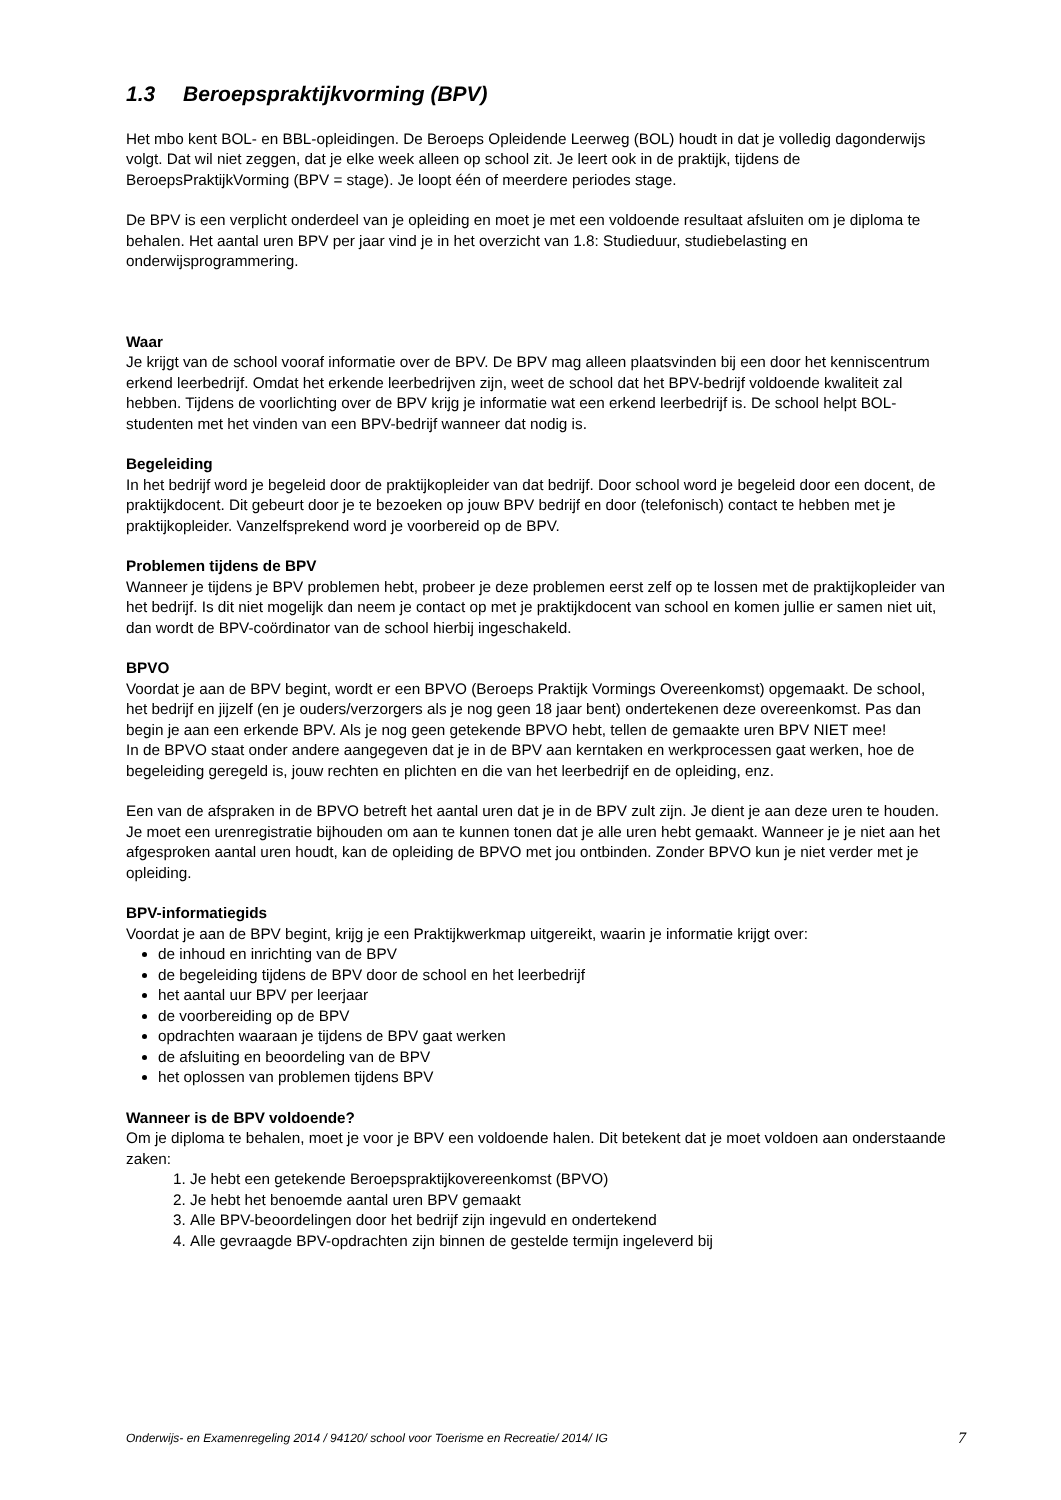1.3 Beroepspraktijkvorming (BPV)
Het mbo kent BOL- en BBL-opleidingen. De Beroeps Opleidende Leerweg (BOL) houdt in dat je volledig dagonderwijs volgt. Dat wil niet zeggen, dat je elke week alleen op school zit. Je leert ook in de praktijk, tijdens de BeroepsPraktijkVorming (BPV = stage). Je loopt één of meerdere periodes stage.
De BPV is een verplicht onderdeel van je opleiding en moet je met een voldoende resultaat afsluiten om je diploma te behalen. Het aantal uren BPV per jaar vind je in het overzicht van 1.8: Studieduur, studiebelasting en onderwijsprogrammering.
Waar
Je krijgt van de school vooraf informatie over de BPV. De BPV mag alleen plaatsvinden bij een door het kenniscentrum erkend leerbedrijf. Omdat het erkende leerbedrijven zijn, weet de school dat het BPV-bedrijf voldoende kwaliteit zal hebben. Tijdens de voorlichting over de BPV krijg je informatie wat een erkend leerbedrijf is. De school helpt BOL-studenten met het vinden van een BPV-bedrijf wanneer dat nodig is.
Begeleiding
In het bedrijf word je begeleid door de praktijkopleider van dat bedrijf. Door school word je begeleid door een docent, de praktijkdocent. Dit gebeurt door je te bezoeken op jouw BPV bedrijf en door (telefonisch) contact te hebben met je praktijkopleider. Vanzelfsprekend word je voorbereid op de BPV.
Problemen tijdens de BPV
Wanneer je tijdens je BPV problemen hebt, probeer je deze problemen eerst zelf op te lossen met de praktijkopleider van het bedrijf. Is dit niet mogelijk dan neem je contact op met je praktijkdocent van school en komen jullie er samen niet uit, dan wordt de BPV-coördinator van de school hierbij ingeschakeld.
BPVO
Voordat je aan de BPV begint, wordt er een BPVO (Beroeps Praktijk Vormings Overeenkomst) opgemaakt. De school, het bedrijf en jijzelf (en je ouders/verzorgers als je nog geen 18 jaar bent) ondertekenen deze overeenkomst. Pas dan begin je aan een erkende BPV. Als je nog geen getekende BPVO hebt, tellen de gemaakte uren BPV NIET mee!
In de BPVO staat onder andere aangegeven dat je in de BPV aan kerntaken en werkprocessen gaat werken, hoe de begeleiding geregeld is, jouw rechten en plichten en die van het leerbedrijf en de opleiding, enz.
Een van de afspraken in de BPVO betreft het aantal uren dat je in de BPV zult zijn. Je dient je aan deze uren te houden. Je moet een urenregistratie bijhouden om aan te kunnen tonen dat je alle uren hebt gemaakt. Wanneer je je niet aan het afgesproken aantal uren houdt, kan de opleiding de BPVO met jou ontbinden. Zonder BPVO kun je niet verder met je opleiding.
BPV-informatiegids
Voordat je aan de BPV begint, krijg je een Praktijkwerkmap uitgereikt, waarin je informatie krijgt over:
de inhoud en inrichting van de BPV
de begeleiding tijdens de BPV door de school en het leerbedrijf
het aantal uur BPV per leerjaar
de voorbereiding op de BPV
opdrachten waaraan je tijdens de BPV gaat werken
de afsluiting en beoordeling van de BPV
het oplossen van problemen tijdens BPV
Wanneer is de BPV voldoende?
Om je diploma te behalen, moet je voor je BPV een voldoende halen. Dit betekent dat je moet voldoen aan onderstaande zaken:
1. Je hebt een getekende Beroepspraktijkovereenkomst (BPVO)
2. Je hebt het benoemde aantal uren BPV gemaakt
3. Alle BPV-beoordelingen door het bedrijf zijn ingevuld en ondertekend
4. Alle gevraagde BPV-opdrachten zijn binnen de gestelde termijn ingeleverd bij
Onderwijs- en Examenregeling 2014 / 94120/ school voor Toerisme en Recreatie/ 2014/ IG 7